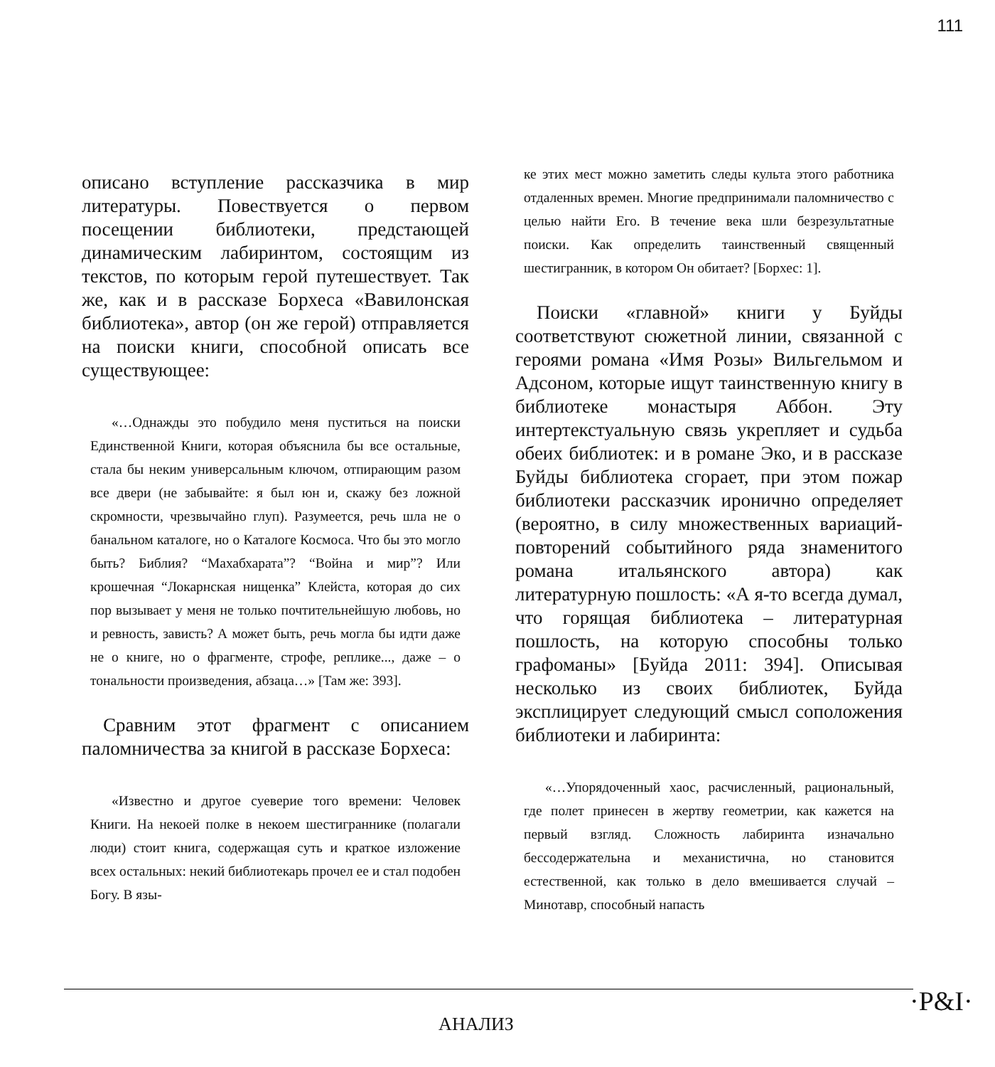111
описано вступление рассказчика в мир литературы. Повествуется о первом посещении библиотеки, предстающей динамическим лабиринтом, состоящим из текстов, по которым герой путешествует. Так же, как и в рассказе Борхеса «Вавилонская библиотека», автор (он же герой) отправляется на поиски книги, способной описать все существующее:
«…Однажды это побудило меня пуститься на поиски Единственной Книги, которая объяснила бы все остальные, стала бы неким универсальным ключом, отпирающим разом все двери (не забывайте: я был юн и, скажу без ложной скромности, чрезвычайно глуп). Разумеется, речь шла не о банальном каталоге, но о Каталоге Космоса. Что бы это могло быть? Библия? “Махабхарата”? “Война и мир”? Или крошечная “Локарнская нищенка” Клейста, которая до сих пор вызывает у меня не только почтительнейшую любовь, но и ревность, зависть? А может быть, речь могла бы идти даже не о книге, но о фрагменте, строфе, реплике..., даже – о тональности произведения, абзаца…» [Там же: 393].
Сравним этот фрагмент с описанием паломничества за книгой в рассказе Борхеса:
«Известно и другое суеверие того времени: Человек Книги. На некоей полке в некоем шестиграннике (полагали люди) стоит книга, содержащая суть и краткое изложение всех остальных: некий библиотекарь прочел ее и стал подобен Богу. В язы-
ке этих мест можно заметить следы культа этого работника отдаленных времен. Многие предпринимали паломничество с целью найти Его. В течение века шли безрезультатные поиски. Как определить таинственный священный шестигранник, в котором Он обитает? [Борхес: 1].
Поиски «главной» книги у Буйды соответствуют сюжетной линии, связанной с героями романа «Имя Розы» Вильгельмом и Адсоном, которые ищут таинственную книгу в библиотеке монастыря Аббон. Эту интертекстуальную связь укрепляет и судьба обеих библиотек: и в романе Эко, и в рассказе Буйды библиотека сгорает, при этом пожар библиотеки рассказчик иронично определяет (вероятно, в силу множественных вариаций-повторений событийного ряда знаменитого романа итальянского автора) как литературную пошлость: «А я-то всегда думал, что горящая библиотека – литературная пошлость, на которую способны только графоманы» [Буйда 2011: 394]. Описывая несколько из своих библиотек, Буйда эксплицирует следующий смысл соположения библиотеки и лабиринта:
«…Упорядоченный хаос, расчисленный, рациональный, где полет принесен в жертву геометрии, как кажется на первый взгляд. Сложность лабиринта изначально бессодержательна и механистична, но становится естественной, как только в дело вмешивается случай – Минотавр, способный напасть
АНАЛИЗ
·P&I·